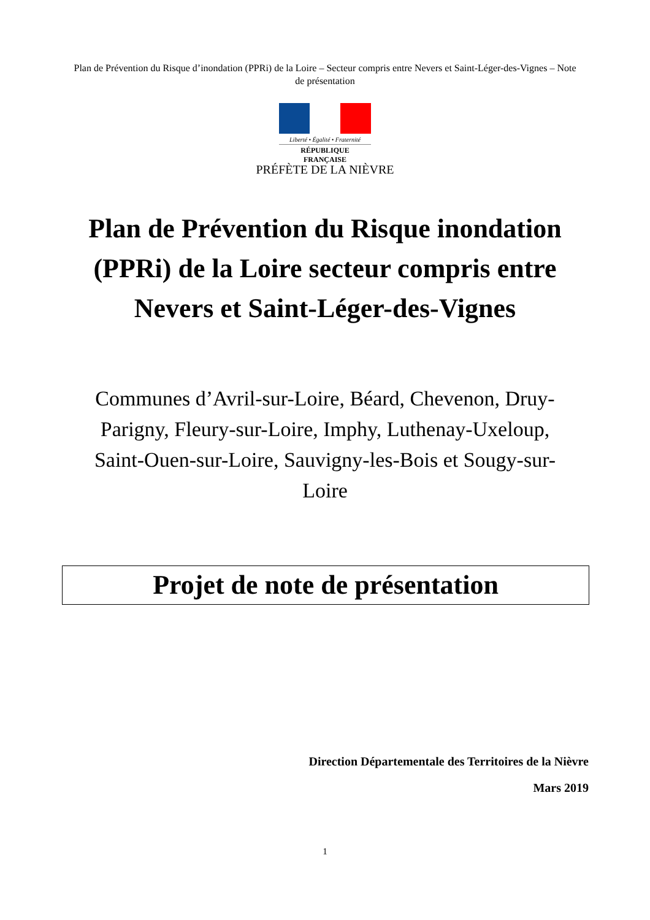Plan de Prévention du Risque d’inondation (PPRi) de la Loire – Secteur compris entre Nevers et Saint-Léger-des-Vignes – Note de présentation
Liberté • Égalité • Fraternité
RÉPUBLIQUE FRANÇAISE
PRÉFÈTE DE LA NIÈVRE
Plan de Prévention du Risque inondation (PPRi) de la Loire secteur compris entre Nevers et Saint-Léger-des-Vignes
Communes d’Avril-sur-Loire, Béard, Chevenon, Druy-Parigny, Fleury-sur-Loire, Imphy, Luthenay-Uxeloup, Saint-Ouen-sur-Loire, Sauvigny-les-Bois et Sougy-sur-Loire
Projet de note de présentation
Direction Départementale des Territoires de la Nièvre
Mars 2019
1